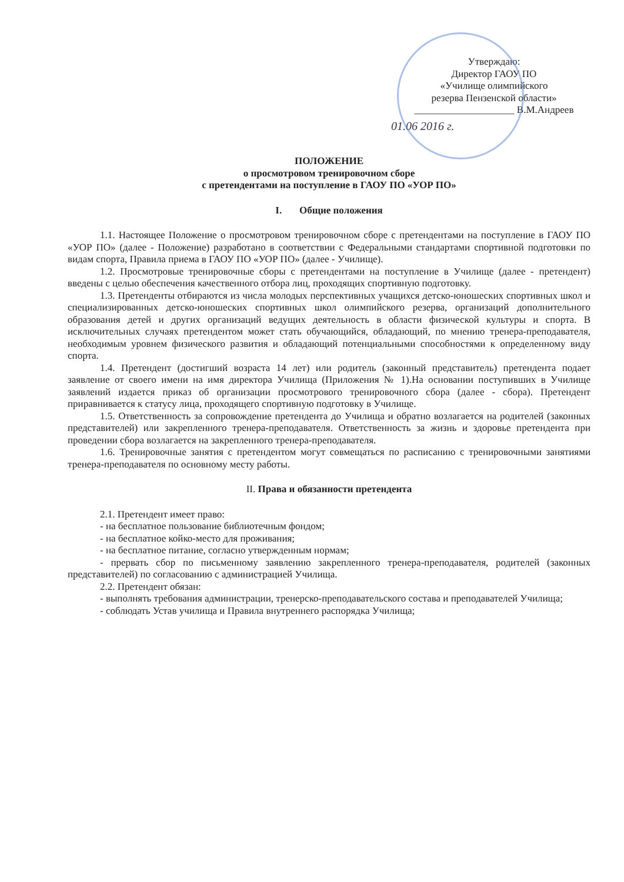Утверждаю:
Директор ГАОУ ПО
«Училище олимпийского
резерва Пензенской области»
____________________ В.М.Андреев
01.06 2016 г.
ПОЛОЖЕНИЕ
о просмотровом тренировочном сборе
с претендентами на поступление в ГАОУ ПО «УОР ПО»
I. Общие положения
1.1. Настоящее Положение о просмотровом тренировочном сборе с претендентами на поступление в ГАОУ ПО «УОР ПО» (далее - Положение) разработано в соответствии с Федеральными стандартами спортивной подготовки по видам спорта, Правила приема в ГАОУ ПО «УОР ПО» (далее - Училище).
1.2. Просмотровые тренировочные сборы с претендентами на поступление в Училище (далее - претендент) введены с целью обеспечения качественного отбора лиц, проходящих спортивную подготовку.
1.3. Претенденты отбираются из числа молодых перспективных учащихся детско-юношеских спортивных школ и специализированных детско-юношеских спортивных школ олимпийского резерва, организаций дополнительного образования детей и других организаций ведущих деятельность в области физической культуры и спорта. В исключительных случаях претендентом может стать обучающийся, обладающий, по мнению тренера-преподавателя, необходимым уровнем физического развития и обладающий потенциальными способностями к определенному виду спорта.
1.4. Претендент (достигший возраста 14 лет) или родитель (законный представитель) претендента подает заявление от своего имени на имя директора Училища (Приложения № 1).На основании поступивших в Училище заявлений издается приказ об организации просмотрового тренировочного сбора (далее - сбора). Претендент приравнивается к статусу лица, проходящего спортивную подготовку в Училище.
1.5. Ответственность за сопровождение претендента до Училища и обратно возлагается на родителей (законных представителей) или закрепленного тренера-преподавателя. Ответственность за жизнь и здоровье претендента при проведении сбора возлагается на закрепленного тренера-преподавателя.
1.6. Тренировочные занятия с претендентом могут совмещаться по расписанию с тренировочными занятиями тренера-преподавателя по основному месту работы.
II. Права и обязанности претендента
2.1. Претендент имеет право:
- на бесплатное пользование библиотечным фондом;
- на бесплатное койко-место для проживания;
- на бесплатное питание, согласно утвержденным нормам;
- прервать сбор по письменному заявлению закрепленного тренера-преподавателя, родителей (законных представителей) по согласованию с администрацией Училища.
2.2. Претендент обязан:
- выполнять требования администрации, тренерско-преподавательского состава и преподавателей Училища;
- соблюдать Устав училища и Правила внутреннего распорядка Училища;